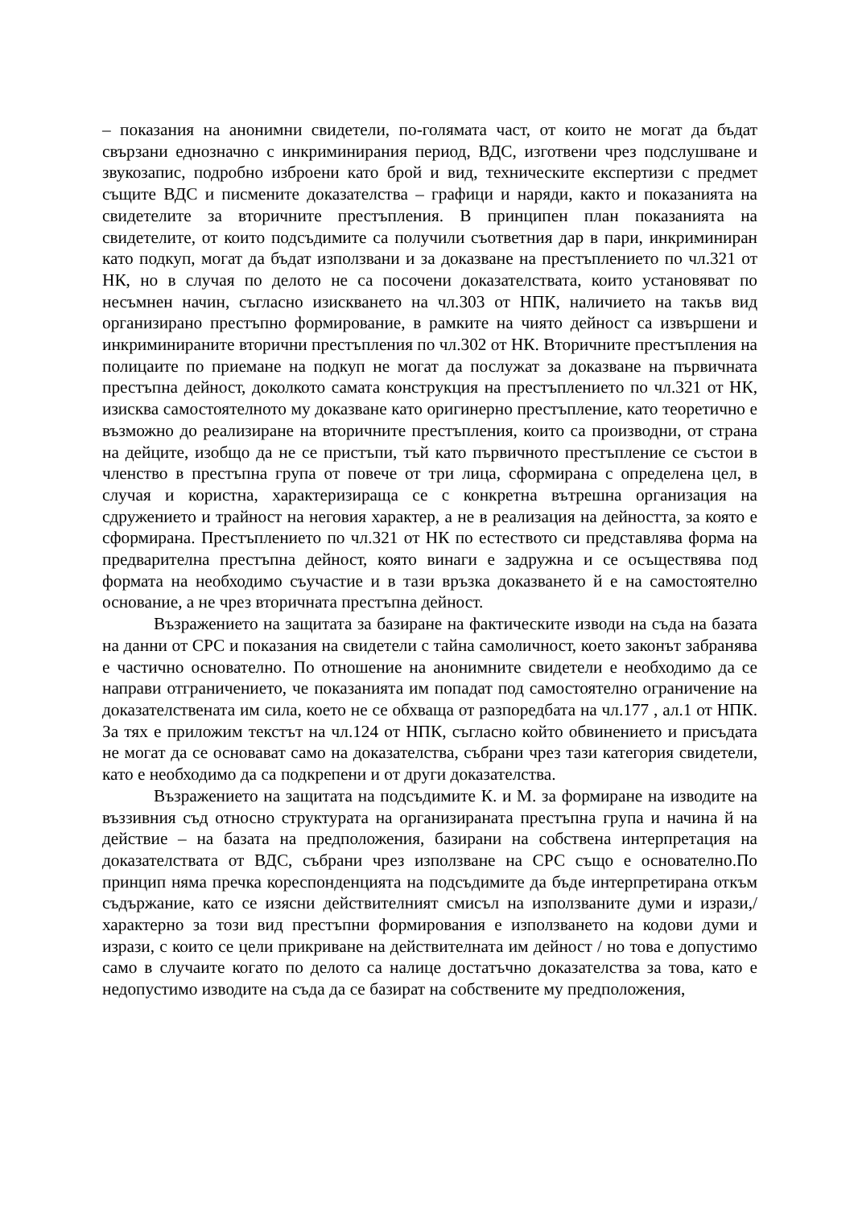– показания на анонимни свидетели, по-голямата част, от които не могат да бъдат свързани еднозначно с инкриминирания период, ВДС, изготвени чрез подслушване и звукозапис, подробно изброени като брой и вид, техническите експертизи с предмет същите ВДС и писмените доказателства – графици и наряди, както и показанията на свидетелите за вторичните престъпления. В принципен план показанията на свидетелите, от които подсъдимите са получили съответния дар в пари, инкриминиран като подкуп, могат да бъдат използвани и за доказване на престъплението по чл.321 от НК, но в случая по делото не са посочени доказателствата, които установяват по несъмнен начин, съгласно изискването на чл.303 от НПК, наличието на такъв вид организирано престъпно формирование, в рамките на чиято дейност са извършени и инкриминираните вторични престъпления по чл.302 от НК. Вторичните престъпления на полицаите по приемане на подкуп не могат да послужат за доказване на първичната престъпна дейност, доколкото самата конструкция на престъплението по чл.321 от НК, изисква самостоятелното му доказване като оригинерно престъпление, като теоретично е възможно до реализиране на вторичните престъпления, които са производни, от страна на дейците, изобщо да не се пристъпи, тъй като първичното престъпление се състои в членство в престъпна група от повече от три лица, сформирана с определена цел, в случая и користна, характеризираща се с конкретна вътрешна организация на сдружението и трайност на неговия характер, а не в реализация на дейността, за която е сформирана. Престъплението по чл.321 от НК по естеството си представлява форма на предварителна престъпна дейност, която винаги е задружна и се осъществява под формата на необходимо съучастие и в тази връзка доказването й е на самостоятелно основание, а не чрез вторичната престъпна дейност.
Възражението на защитата за базиране на фактическите изводи на съда на базата на данни от СРС и показания на свидетели с тайна самоличност, което законът забранява е частично основателно. По отношение на анонимните свидетели е необходимо да се направи отграничението, че показанията им попадат под самостоятелно ограничение на доказателствената им сила, което не се обхваща от разпоредбата на чл.177 , ал.1 от НПК. За тях е приложим текстът на чл.124 от НПК, съгласно който обвинението и присъдата не могат да се основават само на доказателства, събрани чрез тази категория свидетели, като е необходимо да са подкрепени и от други доказателства.
Възражението на защитата на подсъдимите К. и М. за формиране на изводите на въззивния съд относно структурата на организираната престъпна група и начина й на действие – на базата на предположения, базирани на собствена интерпретация на доказателствата от ВДС, събрани чрез използване на СРС също е основателно.По принцип няма пречка кореспонденцията на подсъдимите да бъде интерпретирана откъм съдържание, като се изясни действителният смисъл на използваните думи и изрази,/характерно за този вид престъпни формирования е използването на кодови думи и изрази, с които се цели прикриване на действителната им дейност / но това е допустимо само в случаите когато по делото са налице достатъчно доказателства за това, като е недопустимо изводите на съда да се базират на собствените му предположения,